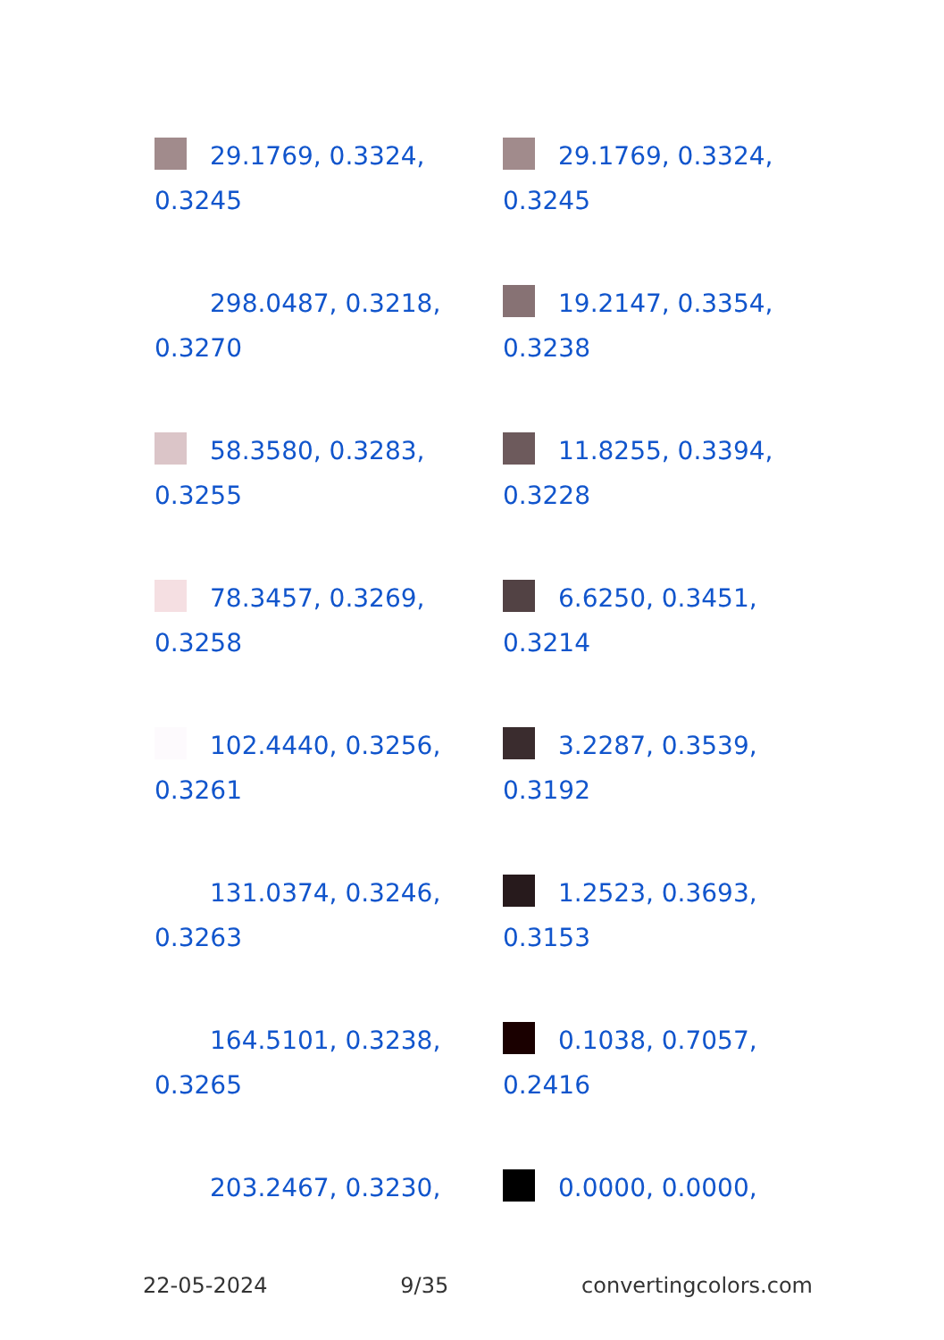29.1769, 0.3324, 0.3245
29.1769, 0.3324, 0.3245
298.0487, 0.3218, 0.3270
19.2147, 0.3354, 0.3238
58.3580, 0.3283, 0.3255
11.8255, 0.3394, 0.3228
78.3457, 0.3269, 0.3258
6.6250, 0.3451, 0.3214
102.4440, 0.3256, 0.3261
3.2287, 0.3539, 0.3192
131.0374, 0.3246, 0.3263
1.2523, 0.3693, 0.3153
164.5101, 0.3238, 0.3265
0.1038, 0.7057, 0.2416
203.2467, 0.3230,
0.0000, 0.0000,
22-05-2024 9/35 convertingcolors.com